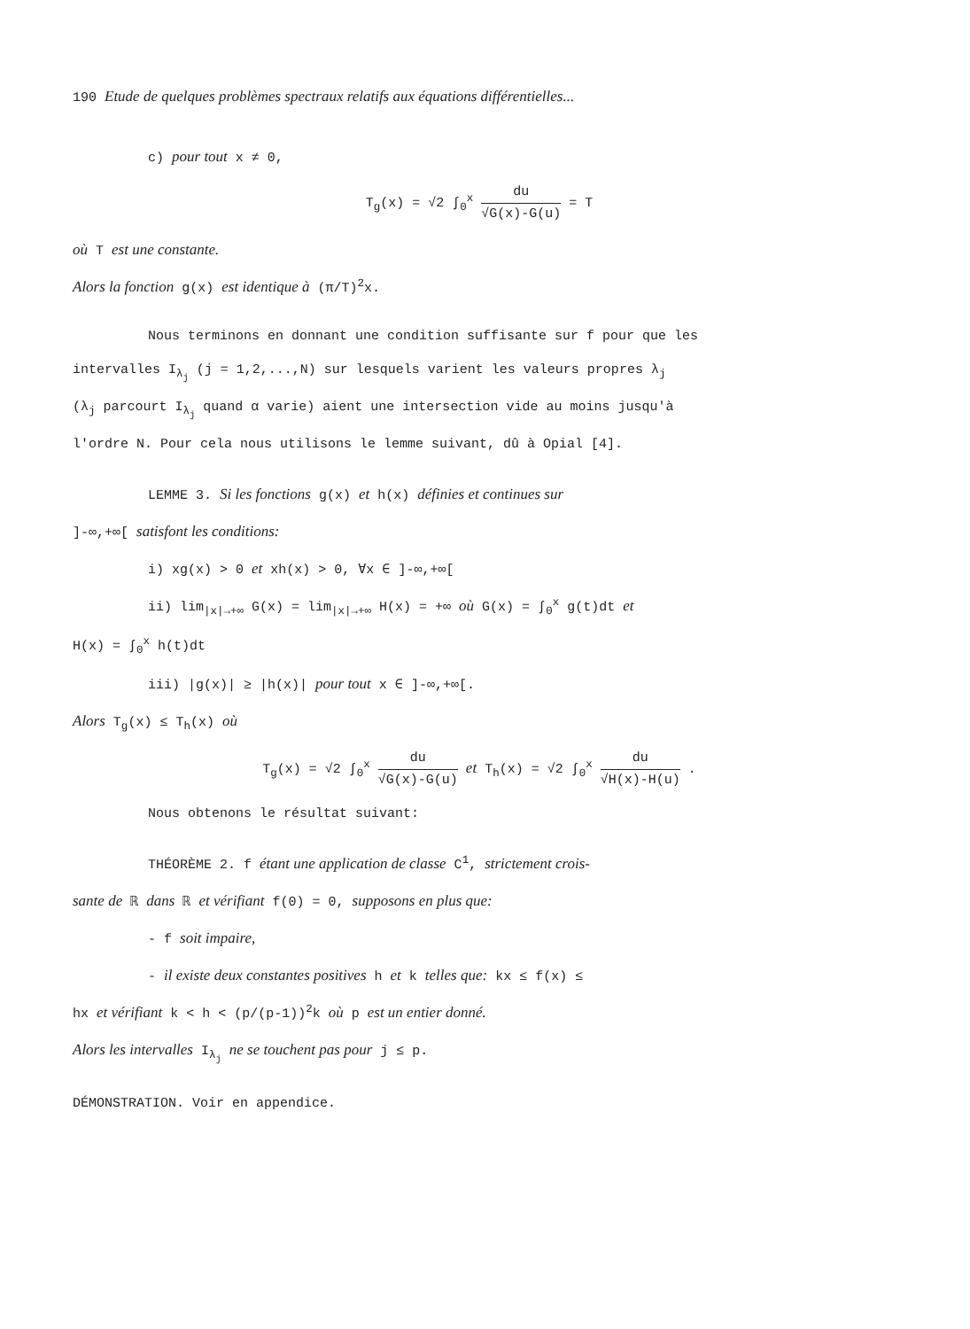190 Etude de quelques problèmes spectraux relatifs aux équations différentielles...
c) pour tout x ≠ 0,
T<sub>g</sub>(x) = √2 ∫<sub>0</sub><sup>x</sup> du √G(x)-G(u) = T
où T est une constante.
Alors la fonction g(x) est identique à (π/T)<sup>2</sup>x.
Nous terminons en donnant une condition suffisante sur f pour que les
intervalles I<sub>λ<sub>j</sub></sub> (j = 1,2,...,N) sur lesquels varient les valeurs propres λ<sub>j</sub>
(λ<sub>j</sub> parcourt I<sub>λ<sub>j</sub></sub> quand α varie) aient une intersection vide au moins jusqu'à
l'ordre N. Pour cela nous utilisons le lemme suivant, dû à Opial [4].
LEMME 3. Si les fonctions g(x) et h(x) définies et continues sur
]-∞,+∞[ satisfont les conditions:
i) xg(x) > 0 et xh(x) > 0, ∀x ∈ ]-∞,+∞[
ii) lim<sub>|x|→+∞</sub> G(x) = lim<sub>|x|→+∞</sub> H(x) = +∞ où G(x) = ∫<sub>0</sub><sup>x</sup> g(t)dt et
H(x) = ∫<sub>0</sub><sup>x</sup> h(t)dt
iii) |g(x)| ≥ |h(x)| pour tout x ∈ ]-∞,+∞[.
Alors T<sub>g</sub>(x) ≤ T<sub>h</sub>(x) où
T<sub>g</sub>(x) = √2 ∫<sub>0</sub><sup>x</sup> du √G(x)-G(u) et T<sub>h</sub>(x) = √2 ∫<sub>0</sub><sup>x</sup> du √H(x)-H(u) .
Nous obtenons le résultat suivant:
THÉORÈME 2. f étant une application de classe C<sup>1</sup>, strictement crois-
sante de ℝ dans ℝ et vérifiant f(0) = 0, supposons en plus que:
- f soit impaire,
- il existe deux constantes positives h et k telles que: kx ≤ f(x) ≤
hx et vérifiant k < h < (p/(p-1))<sup>2</sup>k où p est un entier donné.
Alors les intervalles I<sub>λ<sub>j</sub></sub> ne se touchent pas pour j ≤ p.
DÉMONSTRATION. Voir en appendice.